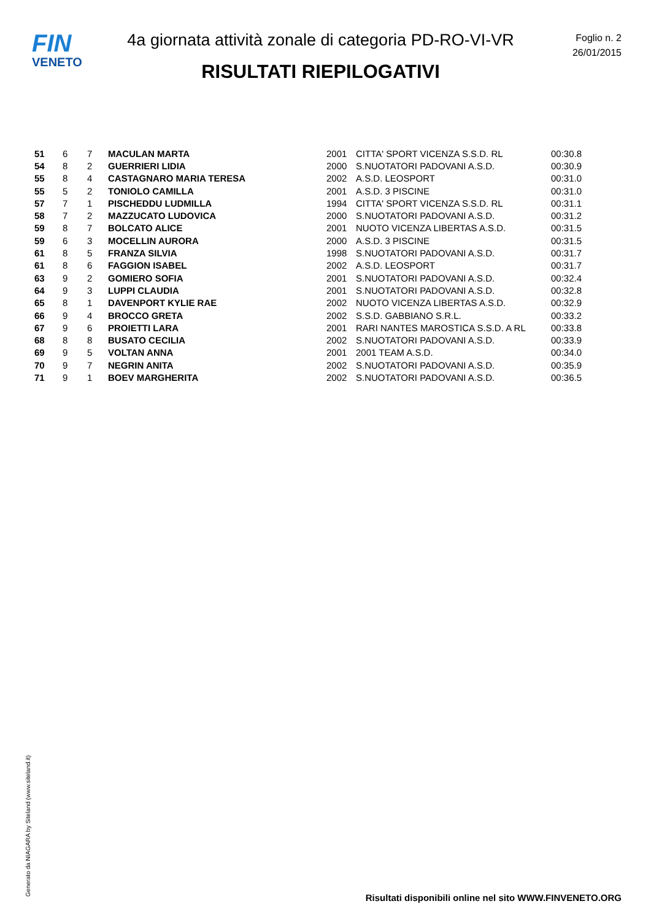FIN
VENETO
4a giornata attività zonale di categoria PD-RO-VI-VR
RISULTATI RIEPILOGATIVI
Foglio n. 2
26/01/2015
| 51 | 6 | 7 | MACULAN MARTA | 2001 | CITTA' SPORT VICENZA S.S.D. RL | 00:30.8 |
| 54 | 8 | 2 | GUERRIERI LIDIA | 2000 | S.NUOTATORI PADOVANI A.S.D. | 00:30.9 |
| 55 | 8 | 4 | CASTAGNARO MARIA TERESA | 2002 | A.S.D. LEOSPORT | 00:31.0 |
| 55 | 5 | 2 | TONIOLO CAMILLA | 2001 | A.S.D. 3 PISCINE | 00:31.0 |
| 57 | 7 | 1 | PISCHEDDU LUDMILLA | 1994 | CITTA' SPORT VICENZA S.S.D. RL | 00:31.1 |
| 58 | 7 | 2 | MAZZUCATO LUDOVICA | 2000 | S.NUOTATORI PADOVANI A.S.D. | 00:31.2 |
| 59 | 8 | 7 | BOLCATO ALICE | 2001 | NUOTO VICENZA LIBERTAS A.S.D. | 00:31.5 |
| 59 | 6 | 3 | MOCELLIN AURORA | 2000 | A.S.D. 3 PISCINE | 00:31.5 |
| 61 | 8 | 5 | FRANZA SILVIA | 1998 | S.NUOTATORI PADOVANI A.S.D. | 00:31.7 |
| 61 | 8 | 6 | FAGGION ISABEL | 2002 | A.S.D. LEOSPORT | 00:31.7 |
| 63 | 9 | 2 | GOMIERO SOFIA | 2001 | S.NUOTATORI PADOVANI A.S.D. | 00:32.4 |
| 64 | 9 | 3 | LUPPI CLAUDIA | 2001 | S.NUOTATORI PADOVANI A.S.D. | 00:32.8 |
| 65 | 8 | 1 | DAVENPORT KYLIE RAE | 2002 | NUOTO VICENZA LIBERTAS A.S.D. | 00:32.9 |
| 66 | 9 | 4 | BROCCO GRETA | 2002 | S.S.D. GABBIANO S.R.L. | 00:33.2 |
| 67 | 9 | 6 | PROIETTI LARA | 2001 | RARI NANTES MAROSTICA S.S.D. A RL | 00:33.8 |
| 68 | 8 | 8 | BUSATO CECILIA | 2002 | S.NUOTATORI PADOVANI A.S.D. | 00:33.9 |
| 69 | 9 | 5 | VOLTAN ANNA | 2001 | 2001 TEAM A.S.D. | 00:34.0 |
| 70 | 9 | 7 | NEGRIN ANITA | 2002 | S.NUOTATORI PADOVANI A.S.D. | 00:35.9 |
| 71 | 9 | 1 | BOEV MARGHERITA | 2002 | S.NUOTATORI PADOVANI A.S.D. | 00:36.5 |
Generato da NIAGARA by Siteland (www.siteland.it)
Risultati disponibili online nel sito WWW.FINVENETO.ORG